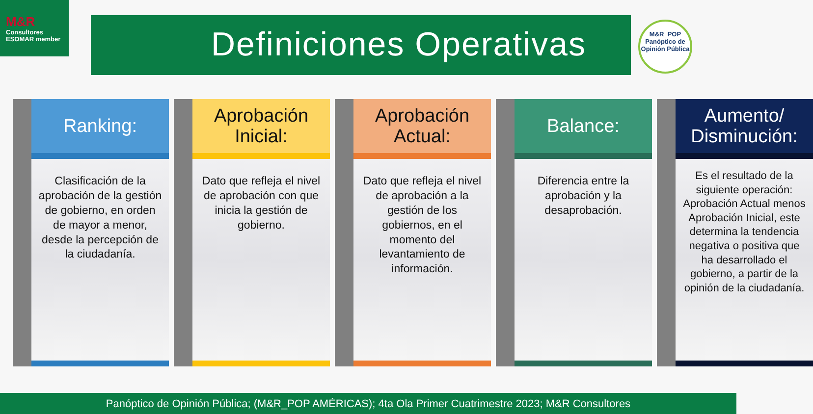M&R
Consultores ESOMAR member
Definiciones Operativas
M&R_POP
Panóptico de
Opinión Pública
Ranking:
Clasificación de la aprobación de la gestión de gobierno, en orden de mayor a menor, desde la percepción de la ciudadanía.
Aprobación Inicial:
Dato que refleja el nivel de aprobación con que inicia la gestión de gobierno.
Aprobación Actual:
Dato que refleja el nivel de aprobación a la gestión de los gobiernos, en el momento del levantamiento de información.
Balance:
Diferencia entre la aprobación y la desaprobación.
Aumento/ Disminución:
Es el resultado de la siguiente operación: Aprobación Actual menos Aprobación Inicial, este determina la tendencia negativa o positiva que ha desarrollado el gobierno, a partir de la opinión de la ciudadanía.
Panóptico de Opinión Pública; (M&R_POP AMÉRICAS); 4ta Ola Primer Cuatrimestre 2023; M&R Consultores